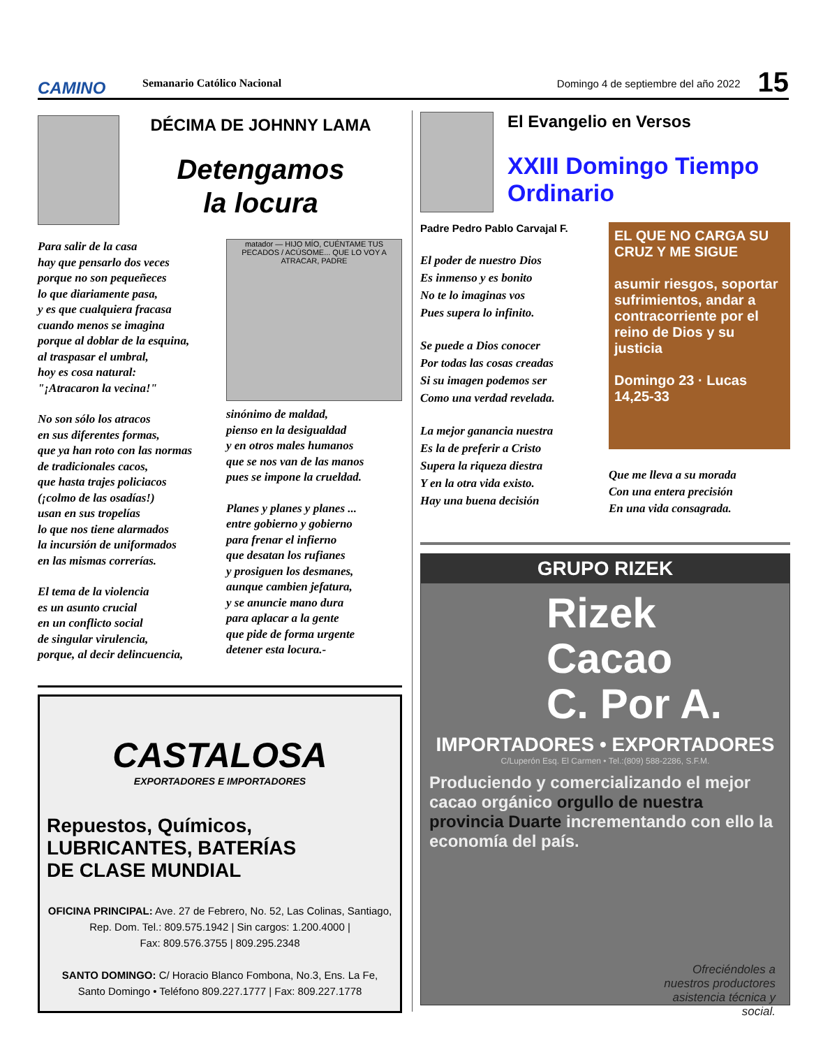CAMINO
Semanario Católico Nacional
Domingo 4 de septiembre del año 2022
15
DÉCIMA DE JOHNNY LAMA
Detengamos
la locura
Para salir de la casa
hay que pensarlo dos veces
porque no son pequeñeces
lo que diariamente pasa,
y es que cualquiera fracasa
cuando menos se imagina
porque al doblar de la esquina,
al traspasar el umbral,
hoy es cosa natural:
"¡Atracaron la vecina!"
No son sólo los atracos
en sus diferentes formas,
que ya han roto con las normas
de tradicionales cacos,
que hasta trajes policiacos
(¡colmo de las osadías!)
usan en sus tropelías
lo que nos tiene alarmados
la incursión de uniformados
en las mismas correrías.
El tema de la violencia
es un asunto crucial
en un conflicto social
de singular virulencia,
porque, al decir delincuencia,
matador — HIJO MÍO, CUÉNTAME TUS PECADOS / ACÚSOME... QUE LO VOY A ATRACAR, PADRE
sinónimo de maldad,
pienso en la desigualdad
y en otros males humanos
que se nos van de las manos
pues se impone la crueldad.
Planes y planes y planes ...
entre gobierno y gobierno
para frenar el infierno
que desatan los rufianes
y prosiguen los desmanes,
aunque cambien jefatura,
y se anuncie mano dura
para aplacar a la gente
que pide de forma urgente
detener esta locura.-
CASTALOSA
EXPORTADORES E IMPORTADORES
Repuestos, Químicos,
LUBRICANTES, BATERÍAS
DE CLASE MUNDIAL
OFICINA PRINCIPAL: Ave. 27 de Febrero, No. 52, Las Colinas, Santiago,
Rep. Dom. Tel.: 809.575.1942 | Sin cargos: 1.200.4000 |
Fax: 809.576.3755 | 809.295.2348
SANTO DOMINGO: C/ Horacio Blanco Fombona, No.3, Ens. La Fe,
Santo Domingo • Teléfono 809.227.1777 | Fax: 809.227.1778
El Evangelio en Versos
XXIII Domingo Tiempo Ordinario
Padre Pedro Pablo Carvajal F.
El poder de nuestro Dios
Es inmenso y es bonito
No te lo imaginas vos
Pues supera lo infinito.
Se puede a Dios conocer
Por todas las cosas creadas
Si su imagen podemos ser
Como una verdad revelada.
La mejor ganancia nuestra
Es la de preferir a Cristo
Supera la riqueza diestra
Y en la otra vida existo.
Hay una buena decisión
EL QUE NO CARGA SU CRUZ Y ME SIGUE
asumir riesgos, soportar sufrimientos, andar a contracorriente por el reino de Dios y su justicia
Domingo 23 · Lucas 14,25-33
Que me lleva a su morada
Con una entera precisión
En una vida consagrada.
GRUPO RIZEK
Rizek
Cacao
C. Por A.
IMPORTADORES • EXPORTADORES
C/Luperón Esq. El Carmen • Tel.:(809) 588-2286, S.F.M.
Produciendo y comercializando el mejor cacao orgánico orgullo de nuestra provincia Duarte incrementando con ello la economía del país.
Ofreciéndoles a
nuestros productores
asistencia técnica y
social.